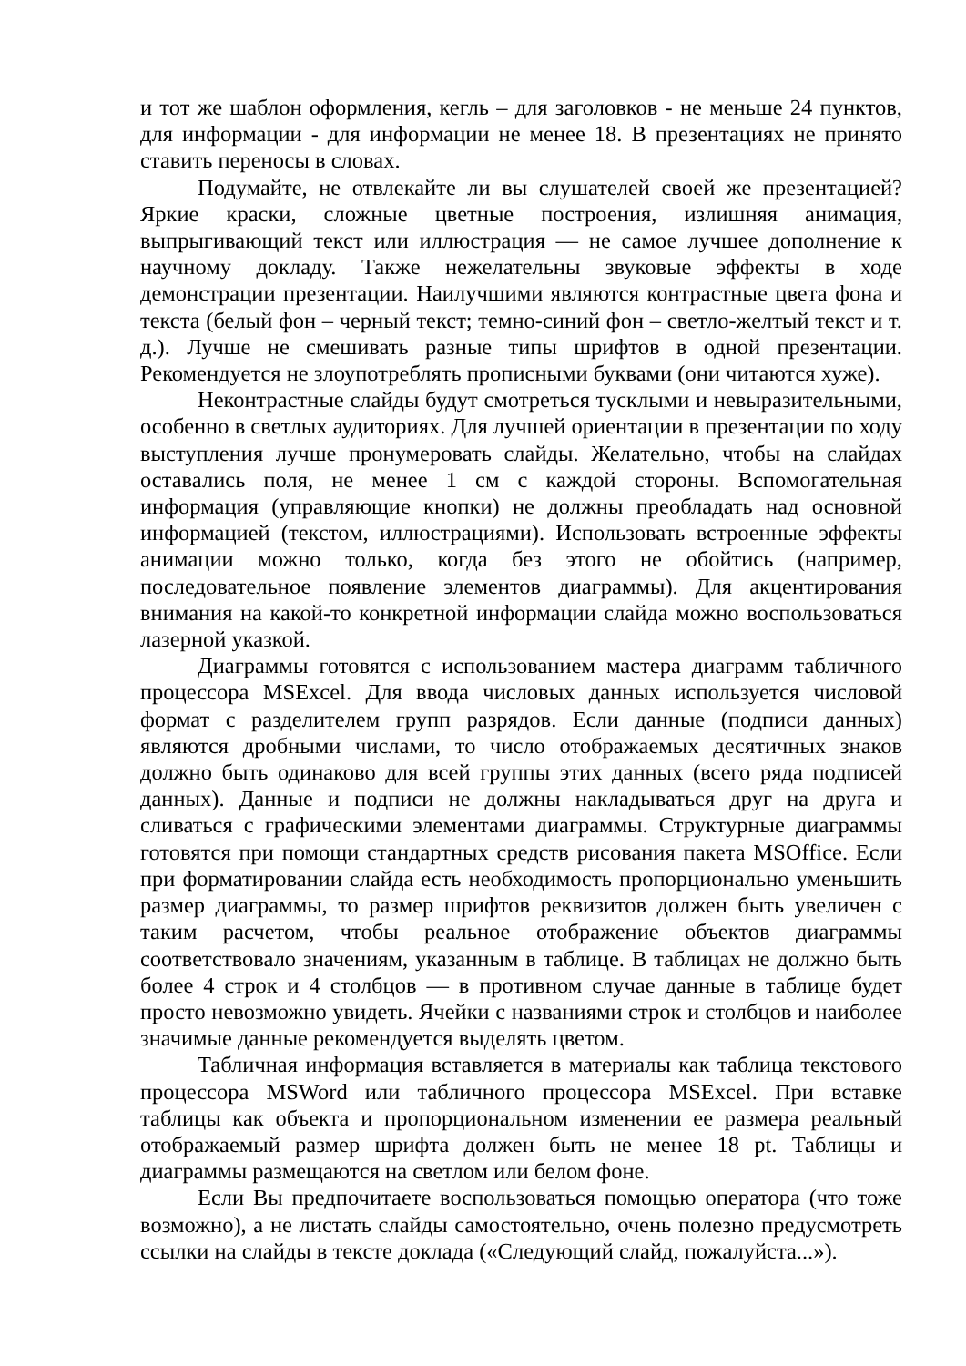и тот же шаблон оформления, кегль – для заголовков - не меньше 24 пунктов, для информации - для информации не менее 18. В презентациях не принято ставить переносы в словах.
Подумайте, не отвлекайте ли вы слушателей своей же презентацией? Яркие краски, сложные цветные построения, излишняя анимация, выпрыгивающий текст или иллюстрация — не самое лучшее дополнение к научному докладу. Также нежелательны звуковые эффекты в ходе демонстрации презентации. Наилучшими являются контрастные цвета фона и текста (белый фон – черный текст; темно-синий фон – светло-желтый текст и т. д.). Лучше не смешивать разные типы шрифтов в одной презентации. Рекомендуется не злоупотреблять прописными буквами (они читаются хуже).
Неконтрастные слайды будут смотреться тусклыми и невыразительными, особенно в светлых аудиториях. Для лучшей ориентации в презентации по ходу выступления лучше пронумеровать слайды. Желательно, чтобы на слайдах оставались поля, не менее 1 см с каждой стороны. Вспомогательная информация (управляющие кнопки) не должны преобладать над основной информацией (текстом, иллюстрациями). Использовать встроенные эффекты анимации можно только, когда без этого не обойтись (например, последовательное появление элементов диаграммы). Для акцентирования внимания на какой-то конкретной информации слайда можно воспользоваться лазерной указкой.
Диаграммы готовятся с использованием мастера диаграмм табличного процессора MSExcel. Для ввода числовых данных используется числовой формат с разделителем групп разрядов. Если данные (подписи данных) являются дробными числами, то число отображаемых десятичных знаков должно быть одинаково для всей группы этих данных (всего ряда подписей данных). Данные и подписи не должны накладываться друг на друга и сливаться с графическими элементами диаграммы. Структурные диаграммы готовятся при помощи стандартных средств рисования пакета MSOffice. Если при форматировании слайда есть необходимость пропорционально уменьшить размер диаграммы, то размер шрифтов реквизитов должен быть увеличен с таким расчетом, чтобы реальное отображение объектов диаграммы соответствовало значениям, указанным в таблице. В таблицах не должно быть более 4 строк и 4 столбцов — в противном случае данные в таблице будет просто невозможно увидеть. Ячейки с названиями строк и столбцов и наиболее значимые данные рекомендуется выделять цветом.
Табличная информация вставляется в материалы как таблица текстового процессора MSWord или табличного процессора MSExcel. При вставке таблицы как объекта и пропорциональном изменении ее размера реальный отображаемый размер шрифта должен быть не менее 18 pt. Таблицы и диаграммы размещаются на светлом или белом фоне.
Если Вы предпочитаете воспользоваться помощью оператора (что тоже возможно), а не листать слайды самостоятельно, очень полезно предусмотреть ссылки на слайды в тексте доклада («Следующий слайд, пожалуйста...»).